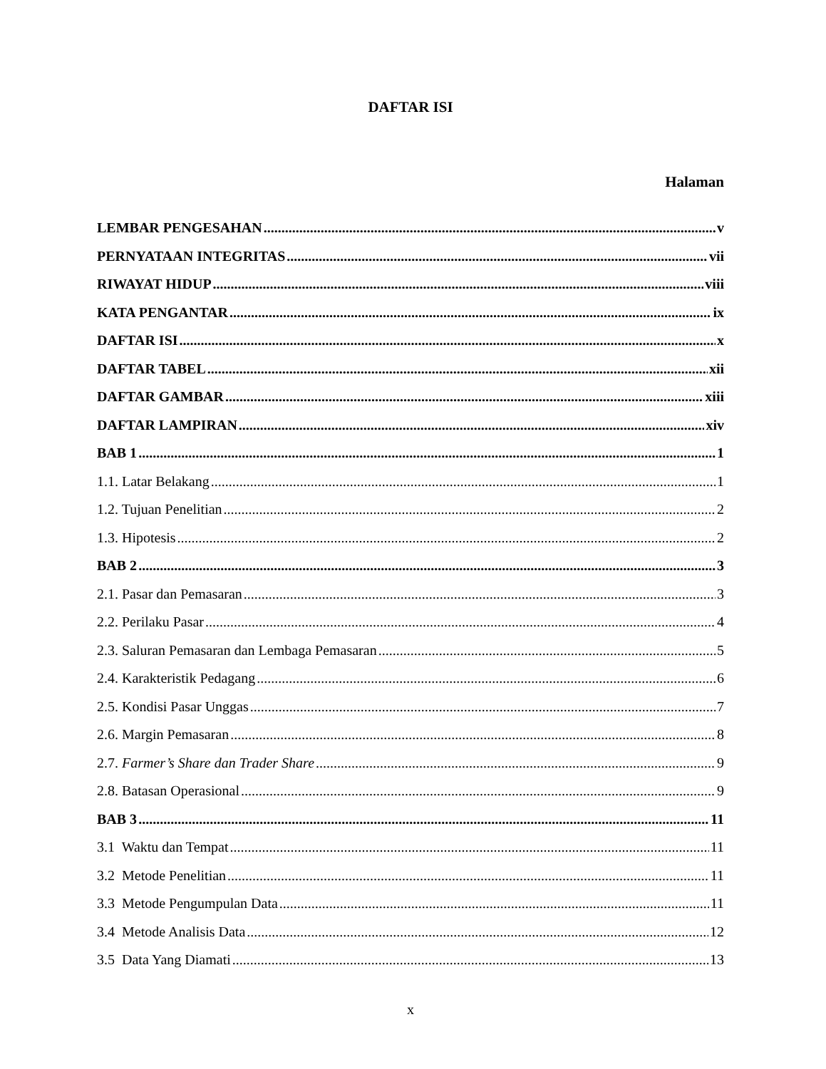DAFTAR ISI
Halaman
LEMBAR PENGESAHAN v
PERNYATAAN INTEGRITAS vii
RIWAYAT HIDUP viii
KATA PENGANTAR ix
DAFTAR ISI x
DAFTAR TABEL xii
DAFTAR GAMBAR xiii
DAFTAR LAMPIRAN xiv
BAB 1 1
1.1. Latar Belakang 1
1.2. Tujuan Penelitian 2
1.3. Hipotesis 2
BAB 2 3
2.1. Pasar dan Pemasaran 3
2.2. Perilaku Pasar 4
2.3. Saluran Pemasaran dan Lembaga Pemasaran 5
2.4. Karakteristik Pedagang 6
2.5. Kondisi Pasar Unggas 7
2.6. Margin Pemasaran 8
2.7. Farmer’s Share dan Trader Share 9
2.8. Batasan Operasional 9
BAB 3 11
3.1 Waktu dan Tempat 11
3.2 Metode Penelitian 11
3.3 Metode Pengumpulan Data 11
3.4 Metode Analisis Data 12
3.5 Data Yang Diamati 13
x